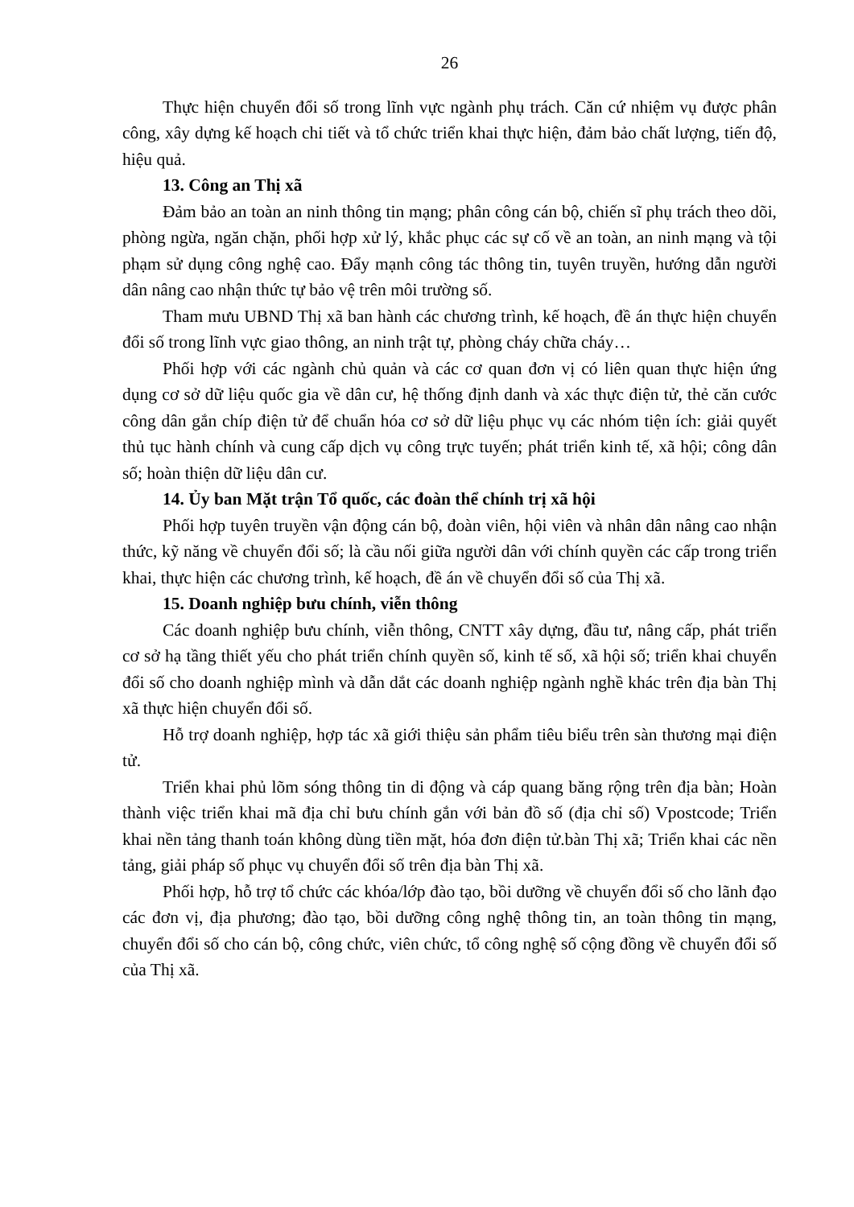26
Thực hiện chuyển đổi số trong lĩnh vực ngành phụ trách. Căn cứ nhiệm vụ được phân công, xây dựng kế hoạch chi tiết và tổ chức triển khai thực hiện, đảm bảo chất lượng, tiến độ, hiệu quả.
13. Công an Thị xã
Đảm bảo an toàn an ninh thông tin mạng; phân công cán bộ, chiến sĩ phụ trách theo dõi, phòng ngừa, ngăn chặn, phối hợp xử lý, khắc phục các sự cố về an toàn, an ninh mạng và tội phạm sử dụng công nghệ cao. Đẩy mạnh công tác thông tin, tuyên truyền, hướng dẫn người dân nâng cao nhận thức tự bảo vệ trên môi trường số.
Tham mưu UBND Thị xã ban hành các chương trình, kế hoạch, đề án thực hiện chuyển đổi số trong lĩnh vực giao thông, an ninh trật tự, phòng cháy chữa cháy…
Phối hợp với các ngành chủ quản và các cơ quan đơn vị có liên quan thực hiện ứng dụng cơ sở dữ liệu quốc gia về dân cư, hệ thống định danh và xác thực điện tử, thẻ căn cước công dân gắn chíp điện tử để chuẩn hóa cơ sở dữ liệu phục vụ các nhóm tiện ích: giải quyết thủ tục hành chính và cung cấp dịch vụ công trực tuyến; phát triển kinh tế, xã hội; công dân số; hoàn thiện dữ liệu dân cư.
14. Ủy ban Mặt trận Tổ quốc, các đoàn thể chính trị xã hội
Phối hợp tuyên truyền vận động cán bộ, đoàn viên, hội viên và nhân dân nâng cao nhận thức, kỹ năng về chuyển đổi số; là cầu nối giữa người dân với chính quyền các cấp trong triển khai, thực hiện các chương trình, kế hoạch, đề án về chuyển đổi số của Thị xã.
15. Doanh nghiệp bưu chính, viễn thông
Các doanh nghiệp bưu chính, viễn thông, CNTT xây dựng, đầu tư, nâng cấp, phát triển cơ sở hạ tầng thiết yếu cho phát triển chính quyền số, kinh tế số, xã hội số; triển khai chuyển đổi số cho doanh nghiệp mình và dẫn dắt các doanh nghiệp ngành nghề khác trên địa bàn Thị xã thực hiện chuyển đổi số.
Hỗ trợ doanh nghiệp, hợp tác xã giới thiệu sản phẩm tiêu biểu trên sàn thương mại điện tử.
Triển khai phủ lõm sóng thông tin di động và cáp quang băng rộng trên địa bàn; Hoàn thành việc triển khai mã địa chỉ bưu chính gắn với bản đồ số (địa chỉ số) Vpostcode; Triển khai nền tảng thanh toán không dùng tiền mặt, hóa đơn điện tử.bàn Thị xã; Triển khai các nền tảng, giải pháp số phục vụ chuyển đổi số trên địa bàn Thị xã.
Phối hợp, hỗ trợ tổ chức các khóa/lớp đào tạo, bồi dưỡng về chuyển đổi số cho lãnh đạo các đơn vị, địa phương; đào tạo, bồi dưỡng công nghệ thông tin, an toàn thông tin mạng, chuyển đổi số cho cán bộ, công chức, viên chức, tổ công nghệ số cộng đồng về chuyển đổi số của Thị xã.